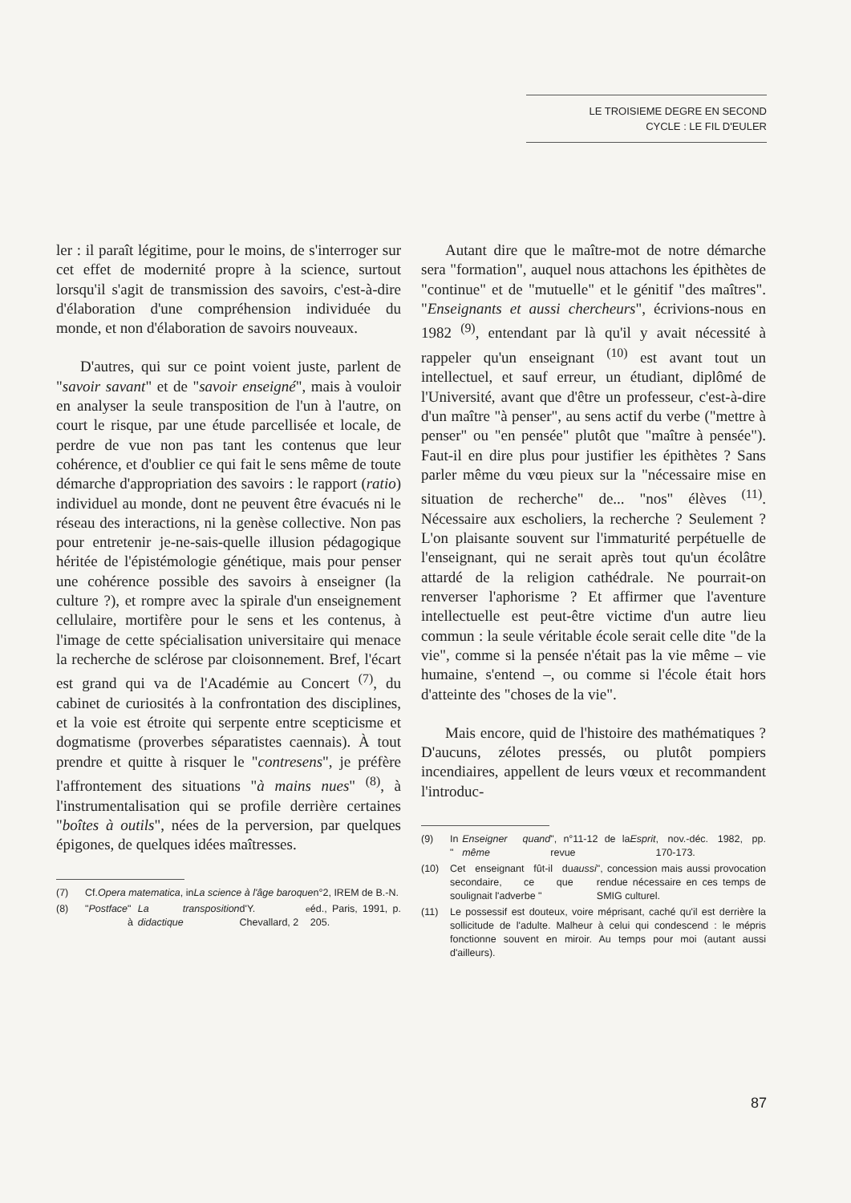LE TROISIEME DEGRE EN SECOND
CYCLE : LE FIL D'EULER
ler : il paraît légitime, pour le moins, de s'interroger sur cet effet de modernité propre à la science, surtout lorsqu'il s'agit de transmission des savoirs, c'est-à-dire d'élaboration d'une compréhension individuée du monde, et non d'élaboration de savoirs nouveaux.
D'autres, qui sur ce point voient juste, parlent de "savoir savant" et de "savoir enseigné", mais à vouloir en analyser la seule transposition de l'un à l'autre, on court le risque, par une étude parcellisée et locale, de perdre de vue non pas tant les contenus que leur cohérence, et d'oublier ce qui fait le sens même de toute démarche d'appropriation des savoirs : le rapport (ratio) individuel au monde, dont ne peuvent être évacués ni le réseau des interactions, ni la genèse collective. Non pas pour entretenir je-ne-sais-quelle illusion pédagogique héritée de l'épistémologie génétique, mais pour penser une cohérence possible des savoirs à enseigner (la culture ?), et rompre avec la spirale d'un enseignement cellulaire, mortifère pour le sens et les contenus, à l'image de cette spécialisation universitaire qui menace la recherche de sclérose par cloisonnement. Bref, l'écart est grand qui va de l'Académie au Concert <sup>(7)</sup>, du cabinet de curiosités à la confrontation des disciplines, et la voie est étroite qui serpente entre scepticisme et dogmatisme (proverbes séparatistes caennais). À tout prendre et quitte à risquer le "contresens", je préfère l'affrontement des situations "à mains nues" <sup>(8)</sup>, à l'instrumentalisation qui se profile derrière certaines "boîtes à outils", nées de la perversion, par quelques épigones, de quelques idées maîtresses.
(7) Cf. Opera matematica, in La science à l'âge baroque n°2, IREM de B.-N.
(8) " Postface " à La transposition didactique d'Y. Chevallard, 2<sup>e</sup> éd., Paris, 1991, p. 205.
Autant dire que le maître-mot de notre démarche sera "formation", auquel nous attachons les épithètes de "continue" et de "mutuelle" et le génitif "des maîtres". "Enseignants et aussi chercheurs", écrivions-nous en 1982 <sup>(9)</sup>, entendant par là qu'il y avait nécessité à rappeler qu'un enseignant <sup>(10)</sup> est avant tout un intellectuel, et sauf erreur, un étudiant, diplômé de l'Université, avant que d'être un professeur, c'est-à-dire d'un maître "à penser", au sens actif du verbe ("mettre à penser" ou "en pensée" plutôt que "maître à pensée"). Faut-il en dire plus pour justifier les épithètes ? Sans parler même du vœu pieux sur la "nécessaire mise en situation de recherche" de... "nos" élèves <sup>(11)</sup>. Nécessaire aux escholiers, la recherche ? Seulement ? L'on plaisante souvent sur l'immaturité perpétuelle de l'enseignant, qui ne serait après tout qu'un écolâtre attardé de la religion cathédrale. Ne pourrait-on renverser l'aphorisme ? Et affirmer que l'aventure intellectuelle est peut-être victime d'un autre lieu commun : la seule véritable école serait celle dite "de la vie", comme si la pensée n'était pas la vie même – vie humaine, s'entend –, ou comme si l'école était hors d'atteinte des "choses de la vie".
Mais encore, quid de l'histoire des mathématiques ? D'aucuns, zélotes pressés, ou plutôt pompiers incendiaires, appellent de leurs vœux et recommandent l'introduc-
(9) In " Enseigner quand même ", n°11-12 de la revue Esprit, nov.-déc. 1982, pp. 170-173.
(10) Cet enseignant fût-il du secondaire, ce que soulignait l'adverbe " aussi ", concession mais aussi provocation rendue nécessaire en ces temps de SMIG culturel.
(11) Le possessif est douteux, voire méprisant, caché qu'il est derrière la sollicitude de l'adulte. Malheur à celui qui condescend : le mépris fonctionne souvent en miroir. Au temps pour moi (autant aussi d'ailleurs).
87